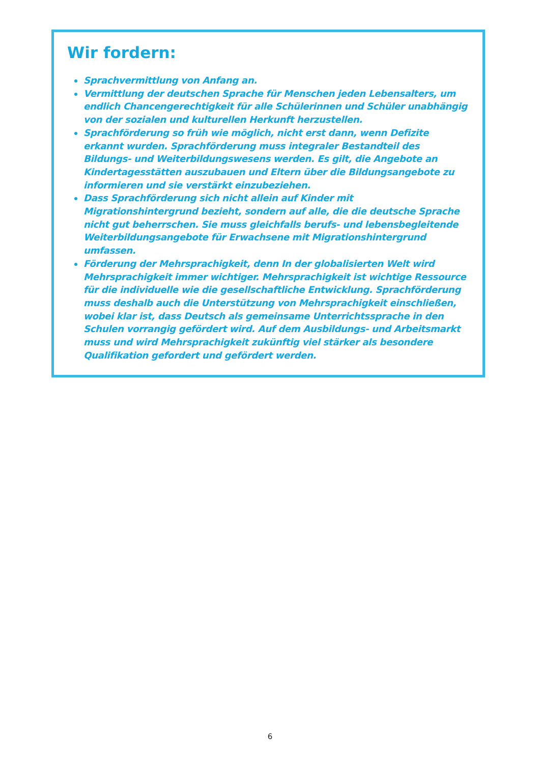Wir fordern:
Sprachvermittlung von Anfang an.
Vermittlung der deutschen Sprache für Menschen jeden Lebensalters, um endlich Chancengerechtigkeit für alle Schülerinnen und Schüler unabhängig von der sozialen und kulturellen Herkunft herzustellen.
Sprachförderung so früh wie möglich, nicht erst dann, wenn Defizite erkannt wurden. Sprachförderung muss integraler Bestandteil des Bildungs- und Weiterbildungswesens werden. Es gilt, die Angebote an Kindertagesstätten auszubauen und Eltern über die Bildungsangebote zu informieren und sie verstärkt einzubeziehen.
Dass Sprachförderung sich nicht allein auf Kinder mit Migrationshintergrund bezieht, sondern auf alle, die die deutsche Sprache nicht gut beherrschen. Sie muss gleichfalls berufs- und lebensbegleitende Weiterbildungsangebote für Erwachsene mit Migrationshintergrund umfassen.
Förderung der Mehrsprachigkeit, denn In der globalisierten Welt wird Mehrsprachigkeit immer wichtiger. Mehrsprachigkeit ist wichtige Ressource für die individuelle wie die gesellschaftliche Entwicklung. Sprachförderung muss deshalb auch die Unterstützung von Mehrsprachigkeit einschließen, wobei klar ist, dass Deutsch als gemeinsame Unterrichtssprache in den Schulen vorrangig gefördert wird. Auf dem Ausbildungs- und Arbeitsmarkt muss und wird Mehrsprachigkeit zukünftig viel stärker als besondere Qualifikation gefordert und gefördert werden.
6